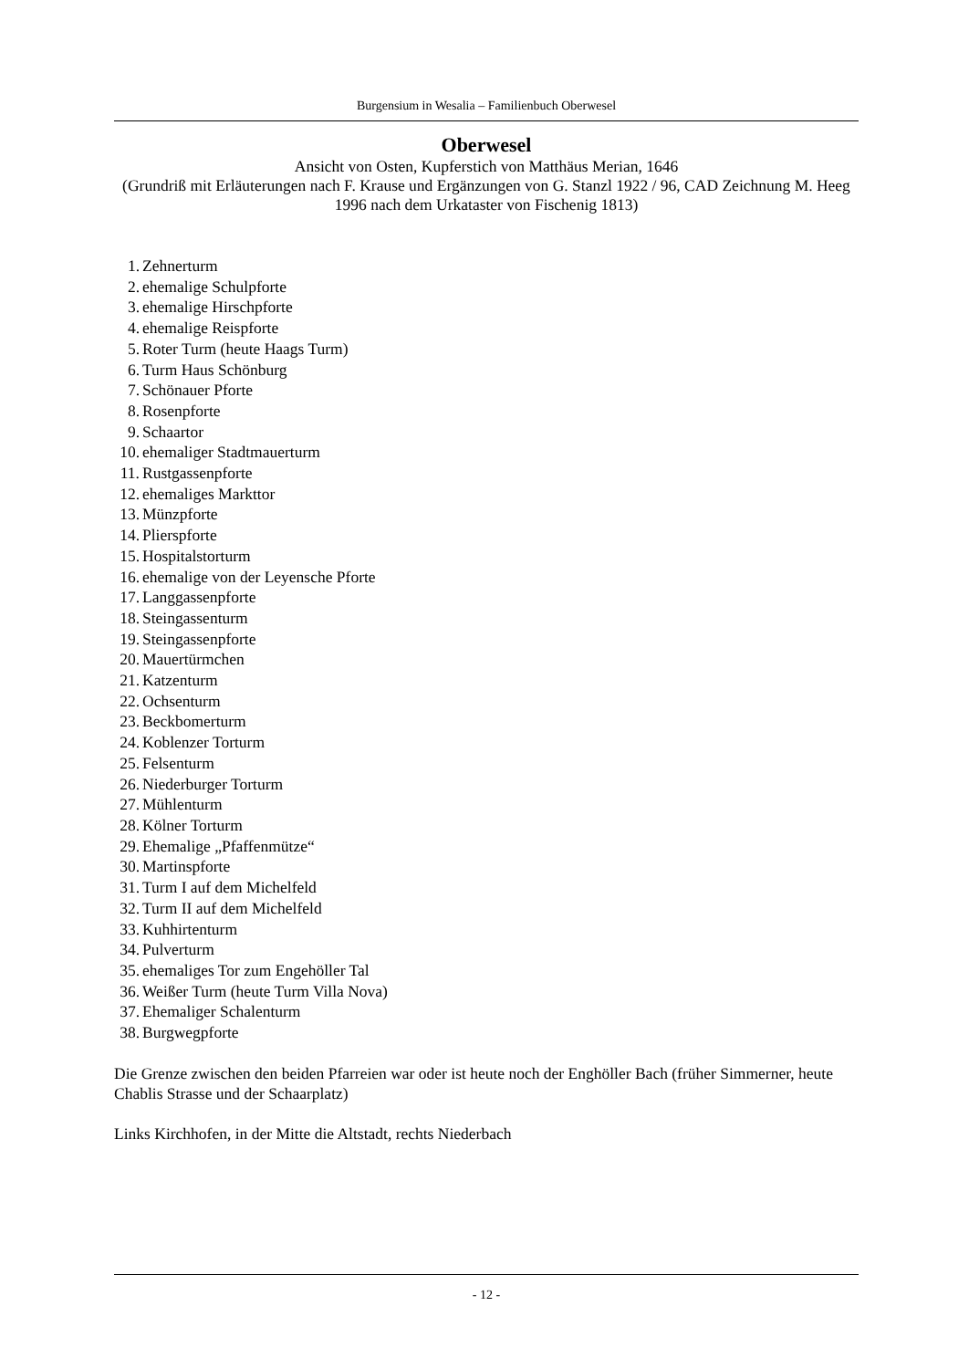Burgensium in Wesalia – Familienbuch Oberwesel
Oberwesel
Ansicht von Osten, Kupferstich von Matthäus Merian, 1646
(Grundriß mit Erläuterungen nach F. Krause und Ergänzungen von G. Stanzl 1922 / 96, CAD Zeichnung M. Heeg 1996 nach dem Urkataster von Fischenig 1813)
1. Zehnerturm
2. ehemalige Schulpforte
3. ehemalige Hirschpforte
4. ehemalige Reispforte
5. Roter Turm (heute Haags Turm)
6. Turm Haus Schönburg
7. Schönauer Pforte
8. Rosenpforte
9. Schaartor
10. ehemaliger Stadtmauerturm
11. Rustgassenpforte
12. ehemaliges Markttor
13. Münzpforte
14. Plierspforte
15. Hospitalstorturm
16. ehemalige von der Leyensche Pforte
17. Langgassenpforte
18. Steingassenturm
19. Steingassenpforte
20. Mauertürmchen
21. Katzenturm
22. Ochsenturm
23. Beckbomerturm
24. Koblenzer Torturm
25. Felsenturm
26. Niederburger Torturm
27. Mühlenturm
28. Kölner Torturm
29. Ehemalige „Pfaffenmütze“
30. Martinspforte
31. Turm I auf dem Michelfeld
32. Turm II auf dem Michelfeld
33. Kuhhirtenturm
34. Pulverturm
35. ehemaliges Tor zum Engehöller Tal
36. Weißer Turm (heute Turm Villa Nova)
37. Ehemaliger Schalenturm
38. Burgwegpforte
Die Grenze zwischen den beiden Pfarreien war oder ist heute noch der Enghöller Bach (früher Simmerner, heute Chablis Strasse und der Schaarplatz)
Links Kirchhofen, in der Mitte die Altstadt, rechts Niederbach
- 12 -